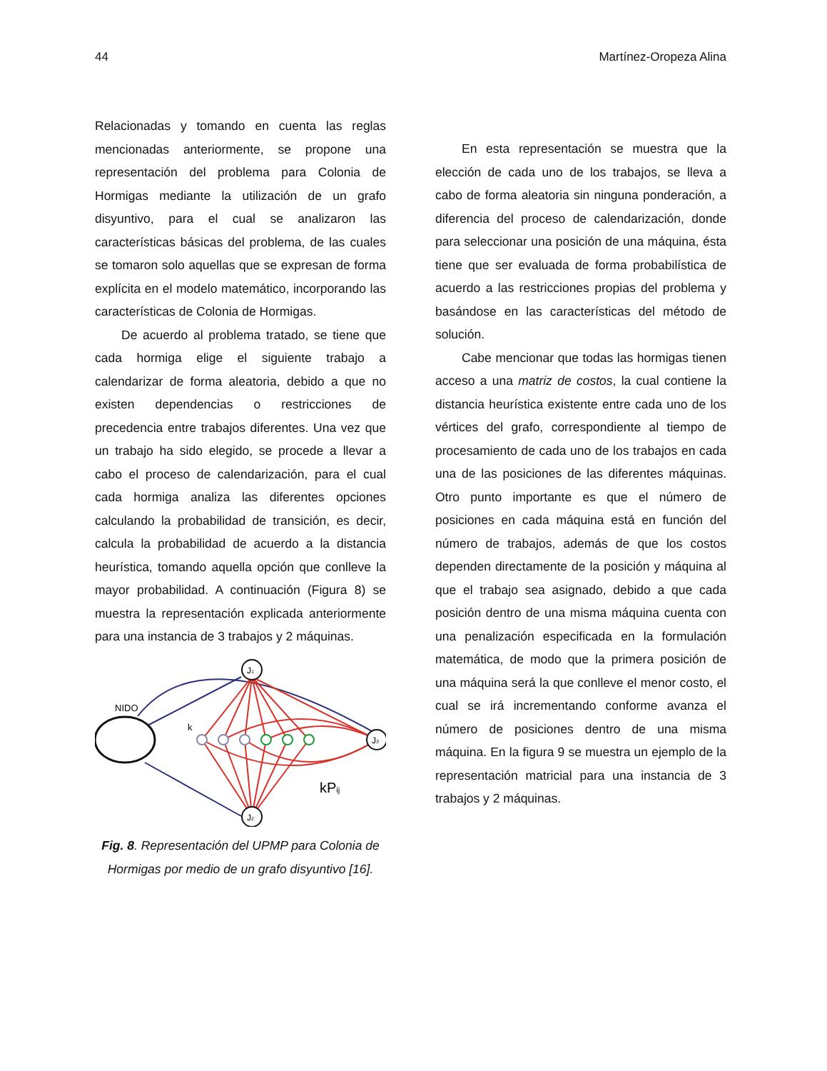44 Martínez-Oropeza Alina
Relacionadas y tomando en cuenta las reglas mencionadas anteriormente, se propone una representación del problema para Colonia de Hormigas mediante la utilización de un grafo disyuntivo, para el cual se analizaron las características básicas del problema, de las cuales se tomaron solo aquellas que se expresan de forma explícita en el modelo matemático, incorporando las características de Colonia de Hormigas.
De acuerdo al problema tratado, se tiene que cada hormiga elige el siguiente trabajo a calendarizar de forma aleatoria, debido a que no existen dependencias o restricciones de precedencia entre trabajos diferentes. Una vez que un trabajo ha sido elegido, se procede a llevar a cabo el proceso de calendarización, para el cual cada hormiga analiza las diferentes opciones calculando la probabilidad de transición, es decir, calcula la probabilidad de acuerdo a la distancia heurística, tomando aquella opción que conlleve la mayor probabilidad. A continuación (Figura 8) se muestra la representación explicada anteriormente para una instancia de 3 trabajos y 2 máquinas.
NIDO
k
J1
J2
J3
kPij
Fig. 8. Representación del UPMP para Colonia de Hormigas por medio de un grafo disyuntivo [16].
En esta representación se muestra que la elección de cada uno de los trabajos, se lleva a cabo de forma aleatoria sin ninguna ponderación, a diferencia del proceso de calendarización, donde para seleccionar una posición de una máquina, ésta tiene que ser evaluada de forma probabilística de acuerdo a las restricciones propias del problema y basándose en las características del método de solución.
Cabe mencionar que todas las hormigas tienen acceso a una matriz de costos, la cual contiene la distancia heurística existente entre cada uno de los vértices del grafo, correspondiente al tiempo de procesamiento de cada uno de los trabajos en cada una de las posiciones de las diferentes máquinas. Otro punto importante es que el número de posiciones en cada máquina está en función del número de trabajos, además de que los costos dependen directamente de la posición y máquina al que el trabajo sea asignado, debido a que cada posición dentro de una misma máquina cuenta con una penalización especificada en la formulación matemática, de modo que la primera posición de una máquina será la que conlleve el menor costo, el cual se irá incrementando conforme avanza el número de posiciones dentro de una misma máquina. En la figura 9 se muestra un ejemplo de la representación matricial para una instancia de 3 trabajos y 2 máquinas.